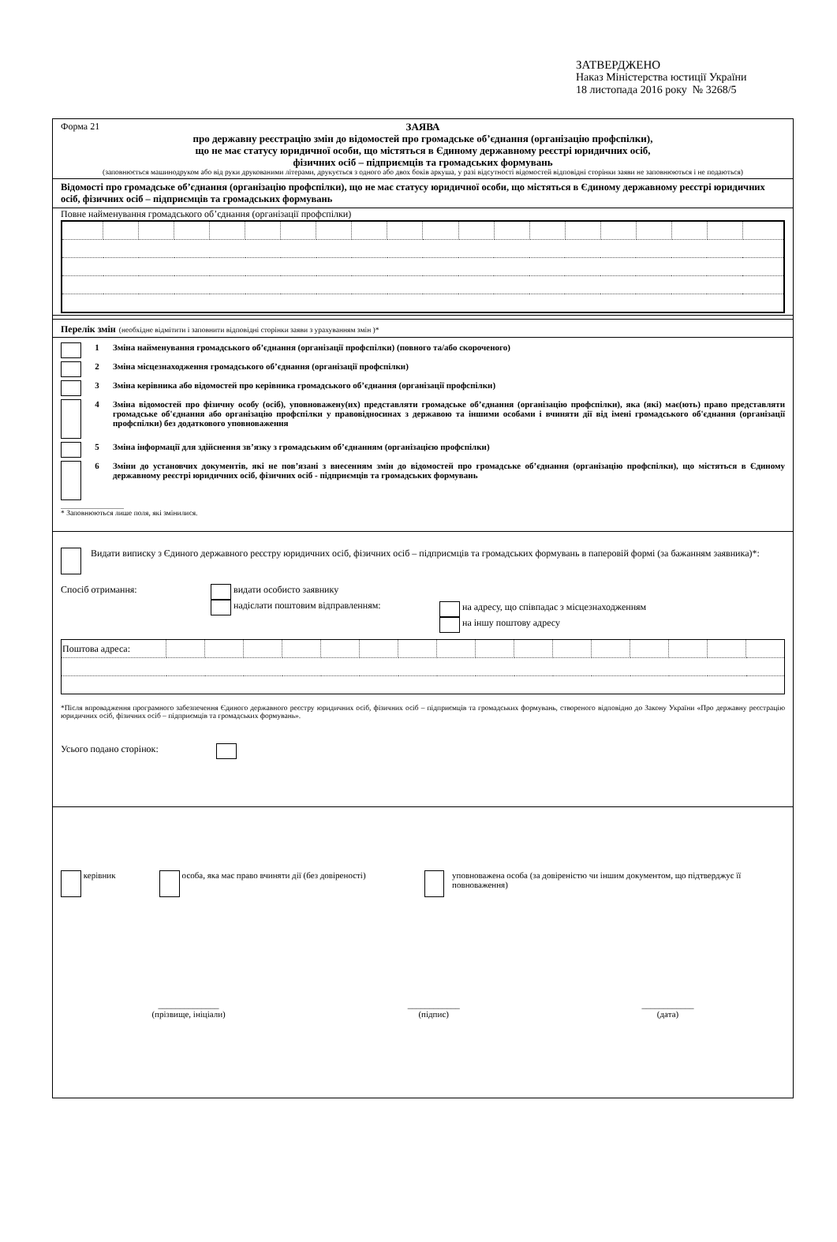ЗАТВЕРДЖЕНО
Наказ Міністерства юстиції України
18 листопада 2016 року № 3268/5
Форма 21
ЗАЯВА
про державну реєстрацію змін до відомостей про громадське об’єднання (організацію профспілки),
що не має статусу юридичної особи, що містяться в Єдиному державному реєстрі юридичних осіб,
фізичних осіб – підприємців та громадських формувань
(заповнюється машинодруком або від руки друкованими літерами, друкується з одного або двох боків аркуша, у разі відсутності відомостей відповідні сторінки заяви не заповнюються і не подаються)
Відомості про громадське об’єднання (організацію профспілки), що не має статусу юридичної особи, що містяться в Єдиному державному реєстрі юридичних осіб, фізичних осіб – підприємців та громадських формувань
Повне найменування громадського об’єднання (організації профспілки)
Перелік змін (необхідне відмітити і заповнити відповідні сторінки заяви з урахуванням змін )*
1 Зміна найменування громадського об’єднання (організації профспілки) (повного та/або скороченого)
2 Зміна місцезнаходження громадського об’єднання (організації профспілки)
3 Зміна керівника або відомостей про керівника громадського об’єднання (організації профспілки)
4 Зміна відомостей про фізичну особу (осіб), уповноважену(их) представляти громадське об’єднання (організацію профспілки), яка (які) має(ють) право представляти громадське об'єднання або організацію профспілки у правовідносинах з державою та іншими особами і вчиняти дії від імені громадського об'єднання (організації профспілки) без додаткового уповноваження
5 Зміна інформації для здійснення зв’язку з громадським об’єднанням (організацією профспілки)
6 Зміни до установчих документів, які не пов’язані з внесенням змін до відомостей про громадське об’єднання (організацію профспілки), що містяться в Єдиному державному реєстрі юридичних осіб, фізичних осіб - підприємців та громадських формувань
* Заповнюються лише поля, які змінилися.
Видати виписку з Єдиного державного реєстру юридичних осіб, фізичних осіб – підприємців та громадських формувань в паперовій формі (за бажанням заявника)*:
Спосіб отримання: видати особисто заявнику
надіслати поштовим відправленням: на адресу, що співпадає з місцезнаходженням
на іншу поштову адресу
| Поштова адреса: | | | | | | | | | | | | | | | | |
*Після впровадження програмного забезпечення Єдиного державного реєстру юридичних осіб, фізичних осіб – підприємців та громадських формувань, створеного відповідно до Закону України «Про державну реєстрацію юридичних осіб, фізичних осіб – підприємців та громадських формувань».
Усього подано сторінок:
керівник особа, яка має право вчиняти дії (без довіреності) уповноважена особа (за довіреністю чи іншим документом, що підтверджує її повноваження)
______________
(прізвище, ініціали) ____________
(підпис) ____________
(дата)